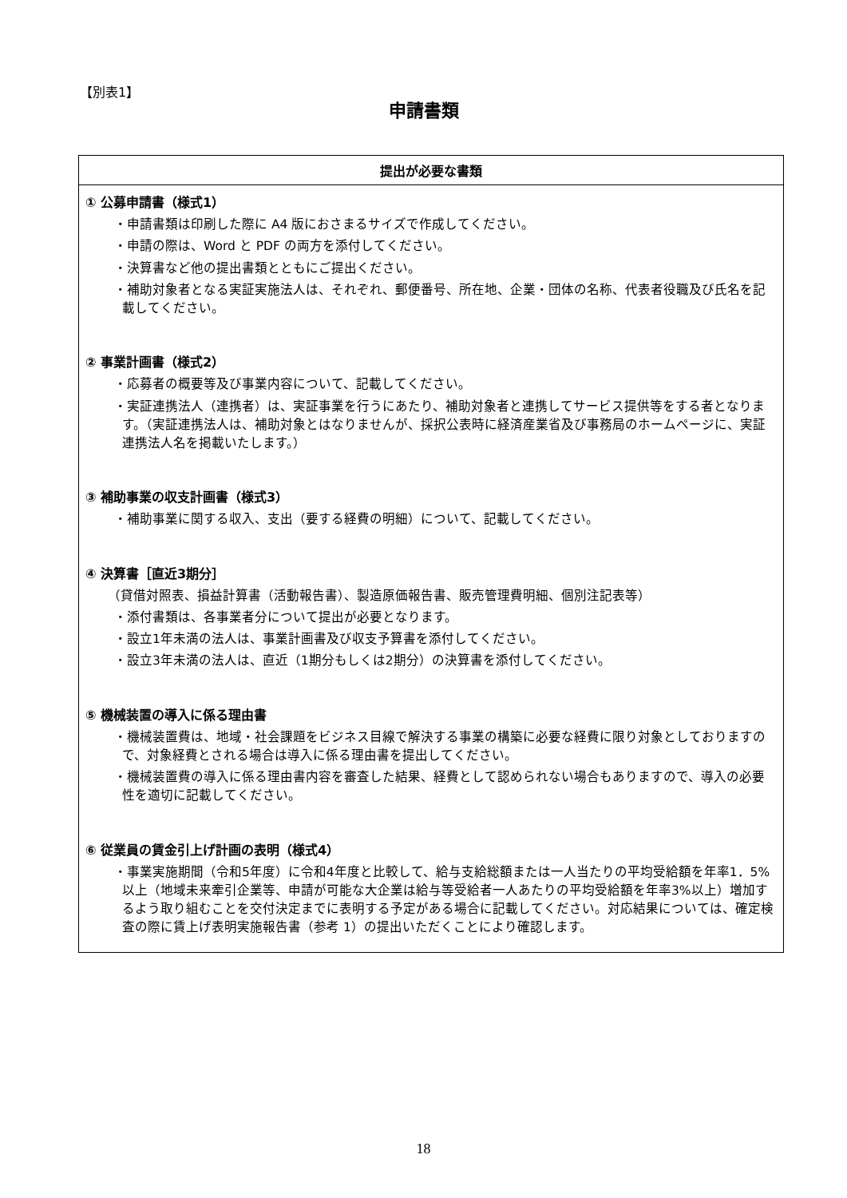【別表1】
申請書類
| 提出が必要な書類 |
| --- |
| ① 公募申請書（様式1） ・申請書類は印刷した際に A4 版におさまるサイズで作成してください。 ・申請の際は、Word と PDF の両方を添付してください。 ・決算書など他の提出書類とともにご提出ください。 ・補助対象者となる実証実施法人は、それぞれ、郵便番号、所在地、企業・団体の名称、代表者役職及び氏名を記載してください。 ② 事業計画書（様式2） ・応募者の概要等及び事業内容について、記載してください。 ・実証連携法人（連携者）は、実証事業を行うにあたり、補助対象者と連携してサービス提供等をする者となります。（実証連携法人は、補助対象とはなりませんが、採択公表時に経済産業省及び事務局のホームページに、実証連携法人名を掲載いたします。） ③ 補助事業の収支計画書（様式3） ・補助事業に関する収入、支出（要する経費の明細）について、記載してください。 ④ 決算書［直近3期分］ （貸借対照表、損益計算書（活動報告書）、製造原価報告書、販売管理費明細、個別注記表等） ・添付書類は、各事業者分について提出が必要となります。 ・設立1年未満の法人は、事業計画書及び収支予算書を添付してください。 ・設立3年未満の法人は、直近（1期分もしくは2期分）の決算書を添付してください。 ⑤ 機械装置の導入に係る理由書 ・機械装置費は、地域・社会課題をビジネス目線で解決する事業の構築に必要な経費に限り対象としておりますので、対象経費とされる場合は導入に係る理由書を提出してください。 ・機械装置費の導入に係る理由書内容を審査した結果、経費として認められない場合もありますので、導入の必要性を適切に記載してください。 ⑥ 従業員の賃金引上げ計画の表明（様式4） ・事業実施期間（令和5年度）に令和4年度と比較して、給与支給総額または一人当たりの平均受給額を年率1．5%以上（地域未来牽引企業等、申請が可能な大企業は給与等受給者一人あたりの平均受給額を年率3%以上）増加するよう取り組むことを交付決定までに表明する予定がある場合に記載してください。対応結果については、確定検査の際に賃上げ表明実施報告書（参考 1）の提出いただくことにより確認します。 |
18